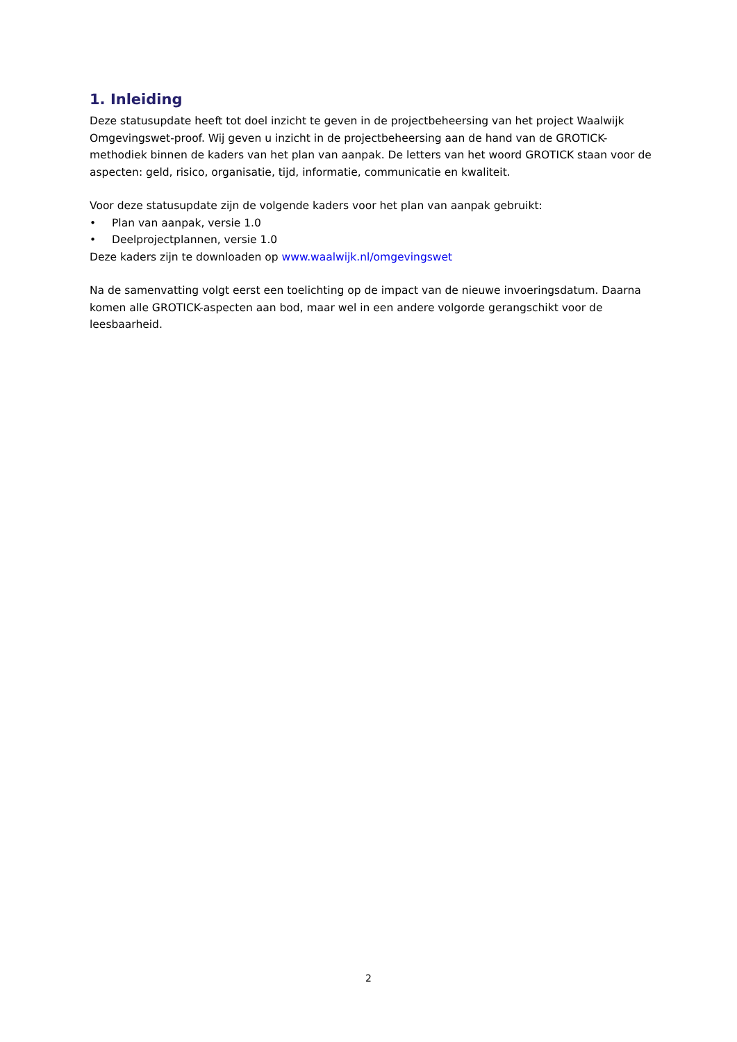1. Inleiding
Deze statusupdate heeft tot doel inzicht te geven in de projectbeheersing van het project Waalwijk Omgevingswet-proof. Wij geven u inzicht in de projectbeheersing aan de hand van de GROTICK-methodiek binnen de kaders van het plan van aanpak. De letters van het woord GROTICK staan voor de aspecten: geld, risico, organisatie, tijd, informatie, communicatie en kwaliteit.
Voor deze statusupdate zijn de volgende kaders voor het plan van aanpak gebruikt:
• Plan van aanpak, versie 1.0
• Deelprojectplannen, versie 1.0
Deze kaders zijn te downloaden op www.waalwijk.nl/omgevingswet
Na de samenvatting volgt eerst een toelichting op de impact van de nieuwe invoeringsdatum. Daarna komen alle GROTICK-aspecten aan bod, maar wel in een andere volgorde gerangschikt voor de leesbaarheid.
2